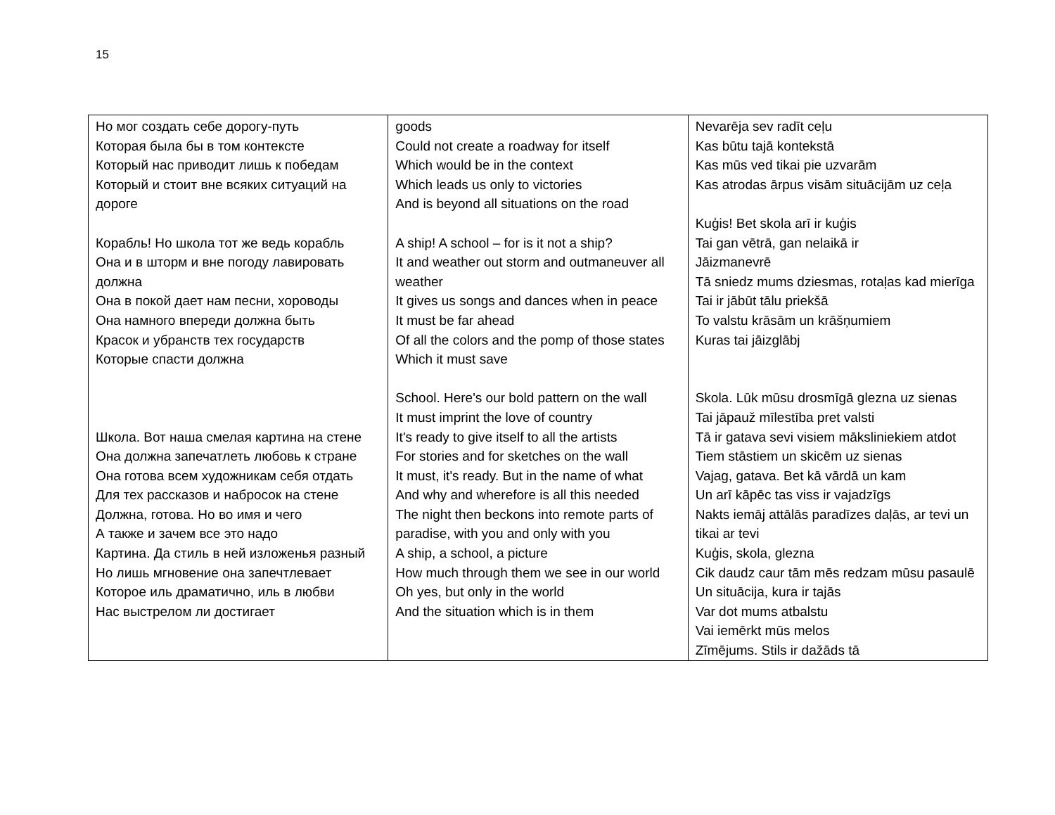15
| Но мог создать себе дорогу-путь Которая была бы в том контексте Который нас приводит лишь к победам Который и стоит вне всяких ситуаций на дороге Корабль! Но школа тот же ведь корабль Она и в шторм и вне погоду лавировать должна Она в покой дает нам песни, хороводы Она намного впереди должна быть Красок и убранств тех государств Которые спасти должна Школа. Вот наша смелая картина на стене Она должна запечатлеть любовь к стране Она готова всем художникам себя отдать Для тех рассказов и набросок на стене Должна, готова. Но во имя и чего А также и зачем все это надо Картина. Да стиль в ней изложенья разный Но лишь мгновение она запечтлевает Которое иль драматично, иль в любви Нас выстрелом ли достигает | goods Could not create a roadway for itself Which would be in the context Which leads us only to victories And is beyond all situations on the road A ship! A school – for is it not a ship? It and weather out storm and outmaneuver all weather It gives us songs and dances when in peace It must be far ahead Of all the colors and the pomp of those states Which it must save School. Here's our bold pattern on the wall It must imprint the love of country It's ready to give itself to all the artists For stories and for sketches on the wall It must, it's ready. But in the name of what And why and wherefore is all this needed The night then beckons into remote parts of paradise, with you and only with you A ship, a school, a picture How much through them we see in our world Oh yes, but only in the world And the situation which is in them | Nevarēja sev radīt ceļu Kas būtu tajā kontekstā Kas mūs ved tikai pie uzvarām Kas atrodas ārpus visām situācijām uz ceļa Kuģis! Bet skola arī ir kuģis Tai gan vētrā, gan nelaikā ir Jāizmanevrē Tā sniedz mums dziesmas, rotaļas kad mierīga Tai ir jābūt tālu priekšā To valstu krāsām un krāšņumiem Kuras tai jāizglābj Skola. Lūk mūsu drosmīgā glezna uz sienas Tai jāpauž mīlestība pret valsti Tā ir gatava sevi visiem māksliniekiem atdot Tiem stāstiem un skicēm uz sienas Vajag, gatava. Bet kā vārdā un kam Un arī kāpēc tas viss ir vajadzīgs Nakts iemāj attālās paradīzes daļās, ar tevi un tikai ar tevi Kuģis, skola, glezna Cik daudz caur tām mēs redzam mūsu pasaulē Un situācija, kura ir tajās Var dot mums atbalstu Vai iemērkt mūs melos Zīmējums. Stils ir dažāds tā |